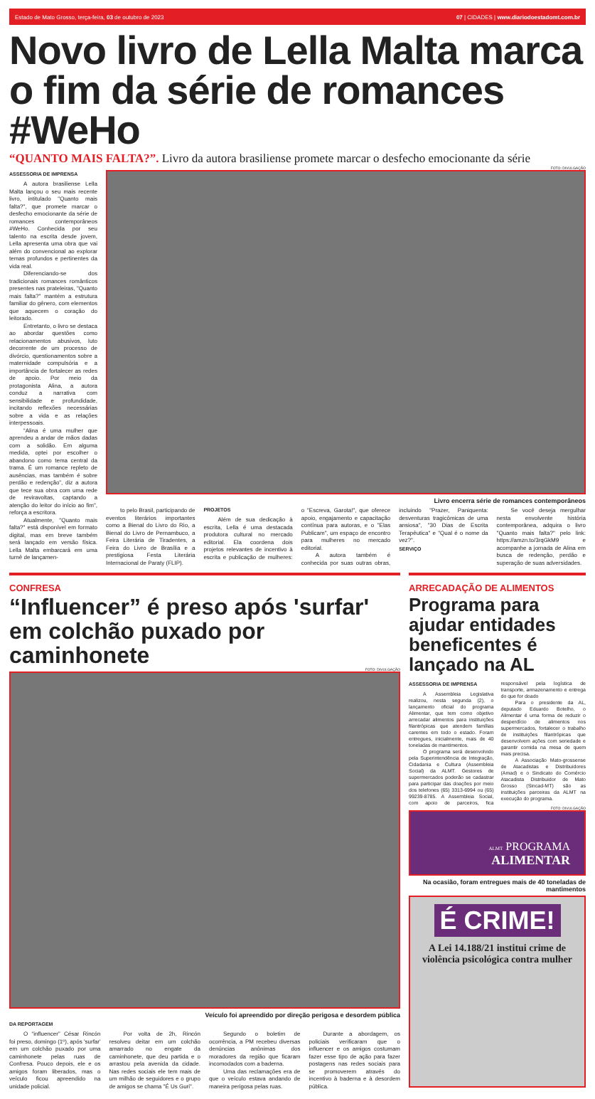Estado de Mato Grosso, terça-feira, 03 de outubro de 2023 07 | CIDADES | www.diariodoestadomt.com.br
Novo livro de Lella Malta marca o fim da série de romances #WeHo
“QUANTO MAIS FALTA?”. Livro da autora brasiliense promete marcar o desfecho emocionante da série
FOTO: DIVULGAÇÃO
ASSESSORIA DE IMPRENSA
A autora brasiliense Lella Malta lançou o seu mais recente livro, intitulado "Quanto mais falta?", que promete marcar o desfecho emocionante da série de romances contemporâneos #WeHo. Conhecida por seu talento na escrita desde jovem, Lella apresenta uma obra que vai além do convencional ao explorar temas profundos e pertinentes da vida real.
Diferenciando-se dos tradicionais romances românticos presentes nas prateleiras, "Quanto mais falta?" mantém a estrutura familiar do gênero, com elementos que aquecem o coração do leitorado.
Entretanto, o livro se destaca ao abordar questões como relacionamentos abusivos, luto decorrente de um processo de divórcio, questionamentos sobre a maternidade compulsória e a importância de fortalecer as redes de apoio. Por meio da protagonista Alina, a autora conduz a narrativa com sensibilidade e profundidade, incitando reflexões necessárias sobre a vida e as relações interpessoais.
“Alina é uma mulher que aprendeu a andar de mãos dadas com a solidão. Em alguma medida, optei por escolher o abandono como tema central da trama. É um romance repleto de ausências, mas também é sobre perdão e redenção”, diz a autora que tece sua obra com uma rede de reviravoltas, captando a atenção do leitor do início ao fim", reforça a escritora.
Atualmente, "Quanto mais falta?" está disponível em formato digital, mas em breve também será lançado em versão física. Lella Malta embarcará em uma turnê de lançamen-
Livro encerra série de romances contemporâneos
to pelo Brasil, participando de eventos literários importantes como a Bienal do Livro do Rio, a Bienal do Livro de Pernambuco, a Feira Literária de Tiradentes, a Feira do Livro de Brasília e a prestigiosa Festa Literária Internacional de Paraty (FLIP).
PROJETOS
Além de sua dedicação à escrita, Lella é uma destacada produtora cultural no mercado editorial. Ela coordena dois projetos relevantes de incentivo à escrita e publicação de mulheres: o "Escreva, Garota!", que oferece apoio, engajamento e capacitação contínua para autoras, e o "Elas Publicam", um espaço de encontro para mulheres no mercado editorial.
A autora também é conhecida por suas outras obras, incluindo "Prazer, Paniquenta: desventuras tragicômicas de uma ansiosa", "30 Dias de Escrita Terapêutica" e "Qual é o nome da vez?".
SERVIÇO
Se você deseja mergulhar nesta envolvente história contemporânea, adquira o livro "Quanto mais falta?" pelo link: https://amzn.to/3rqGkM9 e acompanhe a jornada de Alina em busca de redenção, perdão e superação de suas adversidades.
CONFRESA
“Influencer” é preso após 'surfar' em colchão puxado por caminhonete
FOTO: DIVULGAÇÃO
Veículo foi apreendido por direção perigosa e desordem pública
DA REPORTAGEM
O “influencer” César Rincón foi preso, domingo (1º), após 'surfar' em um colchão puxado por uma caminhonete pelas ruas de Confresa. Pouco depois, ele e os amigos foram liberados, mas o veículo ficou apreendido na unidade policial.
Por volta de 2h, Rincón resolveu deitar em um colchão amarrado no engate da caminhonete, que deu partida e o arrastou pela avenida da cidade. Nas redes sociais ele tem mais de um milhão de seguidores e o grupo de amigos se chama "É Us Guri".
Segundo o boletim de ocorrência, a PM recebeu diversas denúncias anônimas dos moradores da região que ficaram incomodados com a baderna.
Uma das reclamações era de que o veículo estava andando de maneira perigosa pelas ruas.
Durante a abordagem, os policiais verificaram que o influencer e os amigos costumam fazer esse tipo de ação para fazer postagens nas redes sociais para se promoverem através do incentivo à baderna e à desordem pública.
ARRECADAÇÃO DE ALIMENTOS
Programa para ajudar entidades beneficentes é lançado na AL
ASSESSORIA DE IMPRENSA
A Assembleia Legislativa realizou, nesta segunda (2), o lançamento oficial do programa Alimentar, que tem como objetivo arrecadar alimentos para instituições filantrópicas que atendem famílias carentes em todo o estado. Foram entregues, inicialmente, mais de 40 toneladas de mantimentos.
O programa será desenvolvido pela Superintendência de Integração, Cidadania e Cultura (Assembleia Social) da ALMT. Gestores de supermercados poderão se cadastrar para participar das doações por meio dos telefones (65) 3313-6994 ou (65) 99239-8785. A Assembleia Social, com apoio de parceiros, fica responsável pela logística de transporte, armazenamento e entrega do que for doado
Para o presidente da AL, deputado Eduardo Botelho, o Alimentar é uma forma de reduzir o desperdício de alimentos nos supermercados, fortalecer o trabalho de instituições filantrópicas que desenvolvem ações com seriedade e garantir comida na mesa de quem mais precisa.
A Associação Mato-grossense de Atacadistas e Distribuidores (Amad) e o Sindicato do Comércio Atacadista Distribuidor de Mato Grosso (Sincad-MT) são as instituições parceiras da ALMT na execução do programa.
FOTO: DIVULGAÇÃO
ALMT PROGRAMA ALIMENTAR
Na ocasião, foram entregues mais de 40 toneladas de mantimentos
É CRIME!
A Lei 14.188/21 institui crime de violência psicológica contra mulher